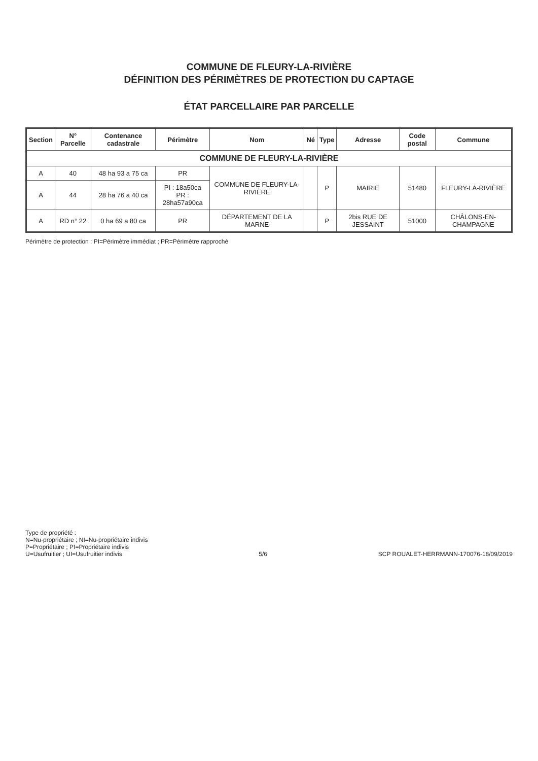COMMUNE DE FLEURY-LA-RIVIÈRE
DÉFINITION DES PÉRIMÈTRES DE PROTECTION DU CAPTAGE
ÉTAT PARCELLAIRE PAR PARCELLE
| Section | N° Parcelle | Contenance cadastrale | Périmètre | Nom | Né | Type | Adresse | Code postal | Commune |
| --- | --- | --- | --- | --- | --- | --- | --- | --- | --- |
| COMMUNE DE FLEURY-LA-RIVIÈRE | | | | | | | | | |
| A | 40 | 48 ha 93 a 75 ca | PR | COMMUNE DE FLEURY-LA-RIVIÈRE | | P | MAIRIE | 51480 | FLEURY-LA-RIVIÈRE |
| A | 44 | 28 ha 76 a 40 ca | PI : 18a50ca PR : 28ha57a90ca | | | | | | |
| A | RD n° 22 | 0 ha 69 a 80 ca | PR | DÉPARTEMENT DE LA MARNE | | P | 2bis RUE DE JESSAINT | 51000 | CHÂLONS-EN-CHAMPAGNE |
Périmètre de protection : PI=Périmètre immédiat ; PR=Périmètre rapproché
Type de propriété :
N=Nu-propriétaire ; NI=Nu-propriétaire indivis
P=Propriétaire ; PI=Propriétaire indivis
U=Usufruitier ; UI=Usufruitier indivis
5/6
SCP ROUALET-HERRMANN-170076-18/09/2019